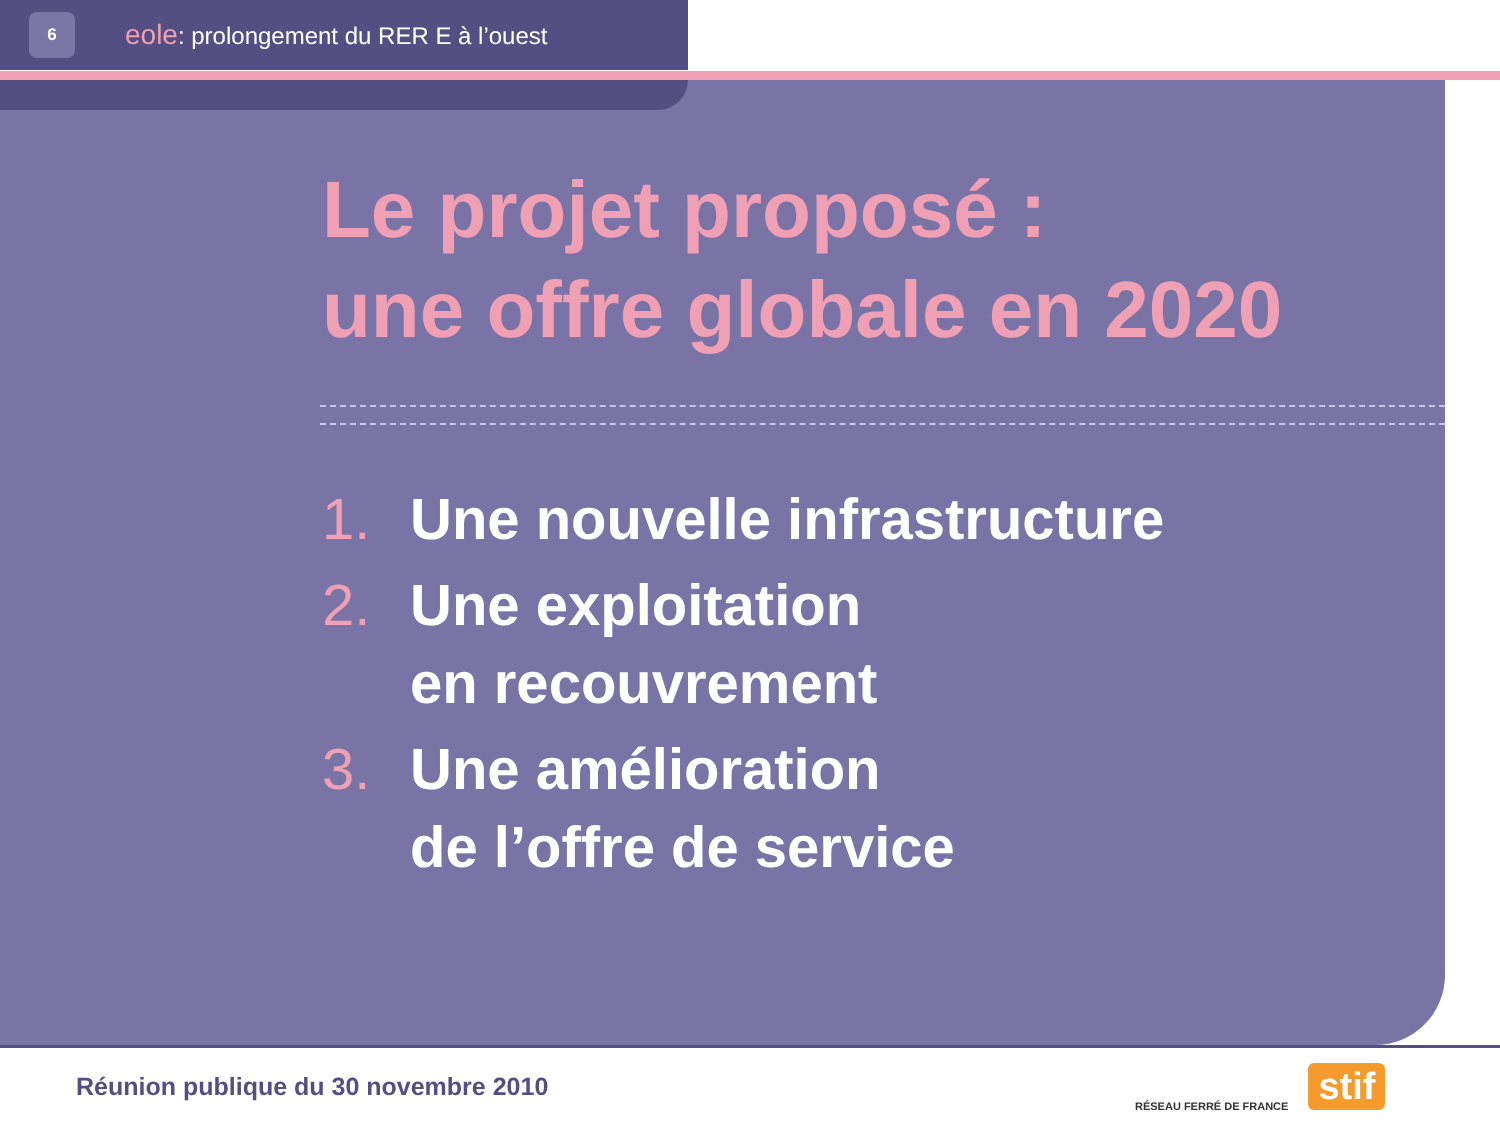6
eole: prolongement du RER E à l’ouest
Le projet proposé :
une offre globale en 2020
1. Une nouvelle infrastructure
2. Une exploitation
en recouvrement
3. Une amélioration
de l’offre de service
Réunion publique du 30 novembre 2010
RÉSEAU FERRÉ DE FRANCE
stif